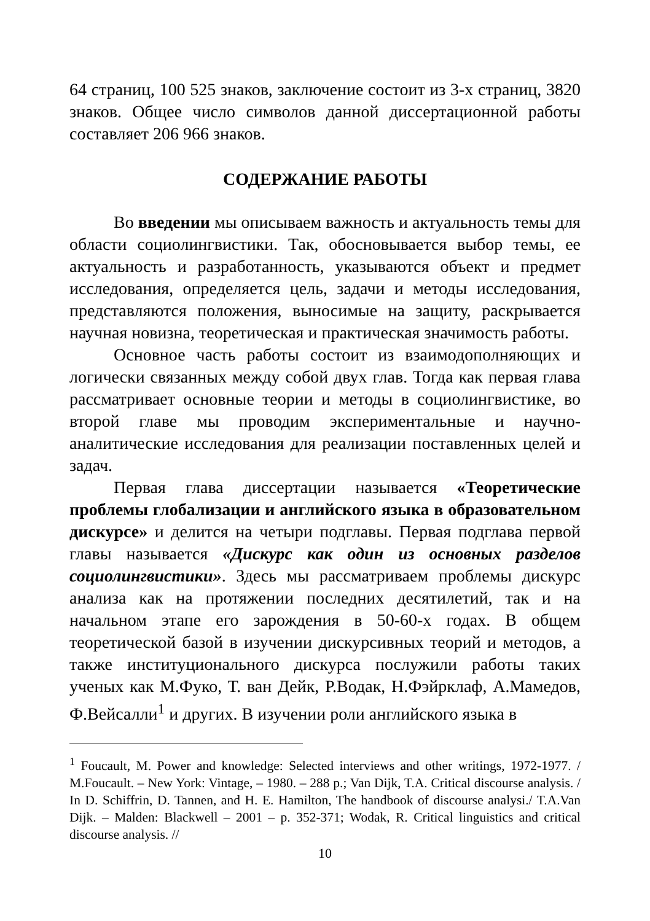64 страниц, 100 525 знаков, заключение состоит из 3-х страниц, 3820 знаков. Общее число символов данной диссертационной работы составляет 206 966 знаков.
СОДЕРЖАНИЕ РАБОТЫ
Во введении мы описываем важность и актуальность темы для области социолингвистики. Так, обосновывается выбор темы, ее актуальность и разработанность, указываются объект и предмет исследования, определяется цель, задачи и методы исследования, представляются положения, выносимые на защиту, раскрывается научная новизна, теоретическая и практическая значимость работы.
Основное часть работы состоит из взаимодополняющих и логически связанных между собой двух глав. Тогда как первая глава рассматривает основные теории и методы в социолингвистике, во второй главе мы проводим экспериментальные и научно-аналитические исследования для реализации поставленных целей и задач.
Первая глава диссертации называется «Теоретические проблемы глобализации и английского языка в образовательном дискурсе» и делится на четыри подглавы. Первая подглава первой главы называется «Дискурс как один из основных разделов социолингвистики». Здесь мы рассматриваем проблемы дискурс анализа как на протяжении последних десятилетий, так и на начальном этапе его зарождения в 50-60-х годах. В общем теоретической базой в изучении дискурсивных теорий и методов, а также институционального дискурса послужили работы таких ученых как М.Фуко, Т. ван Дейк, Р.Водак, Н.Фэйрклаф, А.Мамедов, Ф.Вейсалли<sup>1</sup> и других. В изучении роли английского языка в
<sup>1</sup> Foucault, M. Power and knowledge: Selected interviews and other writings, 1972-1977. / M.Foucault. – New York: Vintage, – 1980. – 288 p.; Van Dijk, T.A. Critical discourse analysis. / In D. Schiffrin, D. Tannen, and H. E. Hamilton, The handbook of discourse analysi./ T.A.Van Dijk. – Malden: Blackwell – 2001 – p. 352-371; Wodak, R. Critical linguistics and critical discourse analysis. //
10